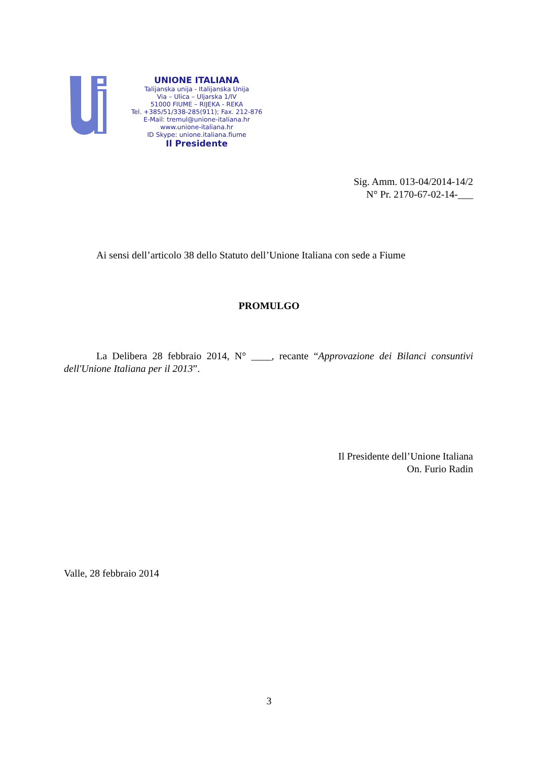UNIONE ITALIANA
Talijanska unija - Italijanska Unija
Via – Ulica – Uljarska 1/IV
51000 FIUME – RIJEKA - REKA
Tel. +385/51/338-285(911); Fax. 212-876
E-Mail: tremul@unione-italiana.hr
www.unione-italiana.hr
ID Skype: unione.italiana.fiume
Il Presidente
Sig. Amm. 013-04/2014-14/2
N° Pr. 2170-67-02-14-___
Ai sensi dell’articolo 38 dello Statuto dell’Unione Italiana con sede a Fiume
PROMULGO
La Delibera 28 febbraio 2014, N° ____, recante “Approvazione dei Bilanci consuntivi dell'Unione Italiana per il 2013”.
Il Presidente dell’Unione Italiana
On. Furio Radin
Valle, 28 febbraio 2014
3